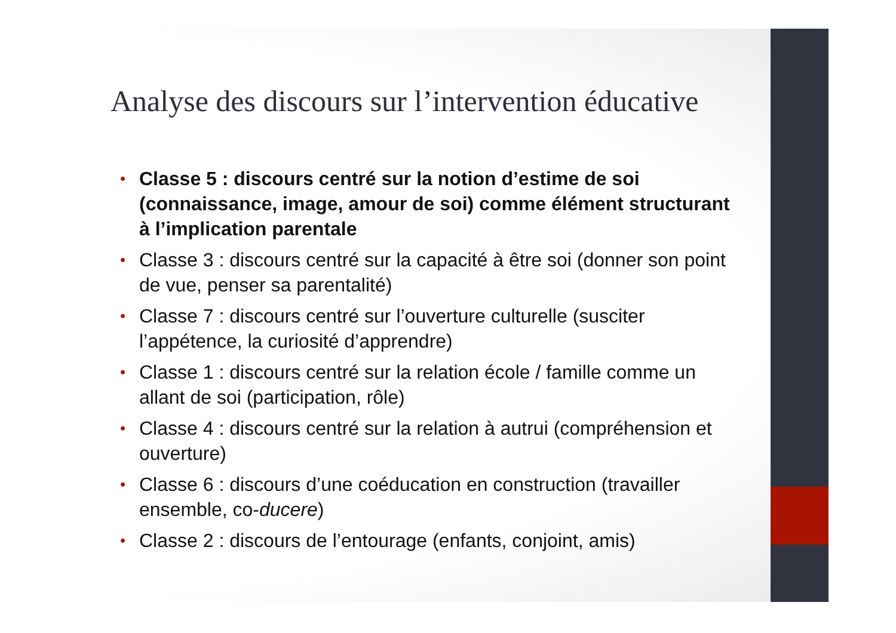Analyse des discours sur l’intervention éducative
• Classe 5 : discours centré sur la notion d’estime de soi (connaissance, image, amour de soi) comme élément structurant à l’implication parentale
• Classe 3 : discours centré sur la capacité à être soi (donner son point de vue, penser sa parentalité)
• Classe 7 : discours centré sur l’ouverture culturelle (susciter l’appétence, la curiosité d’apprendre)
• Classe 1 : discours centré sur la relation école / famille comme un allant de soi (participation, rôle)
• Classe 4 : discours centré sur la relation à autrui (compréhension et ouverture)
• Classe 6 : discours d’une coéducation en construction (travailler ensemble, co-ducere)
• Classe 2 : discours de l’entourage (enfants, conjoint, amis)